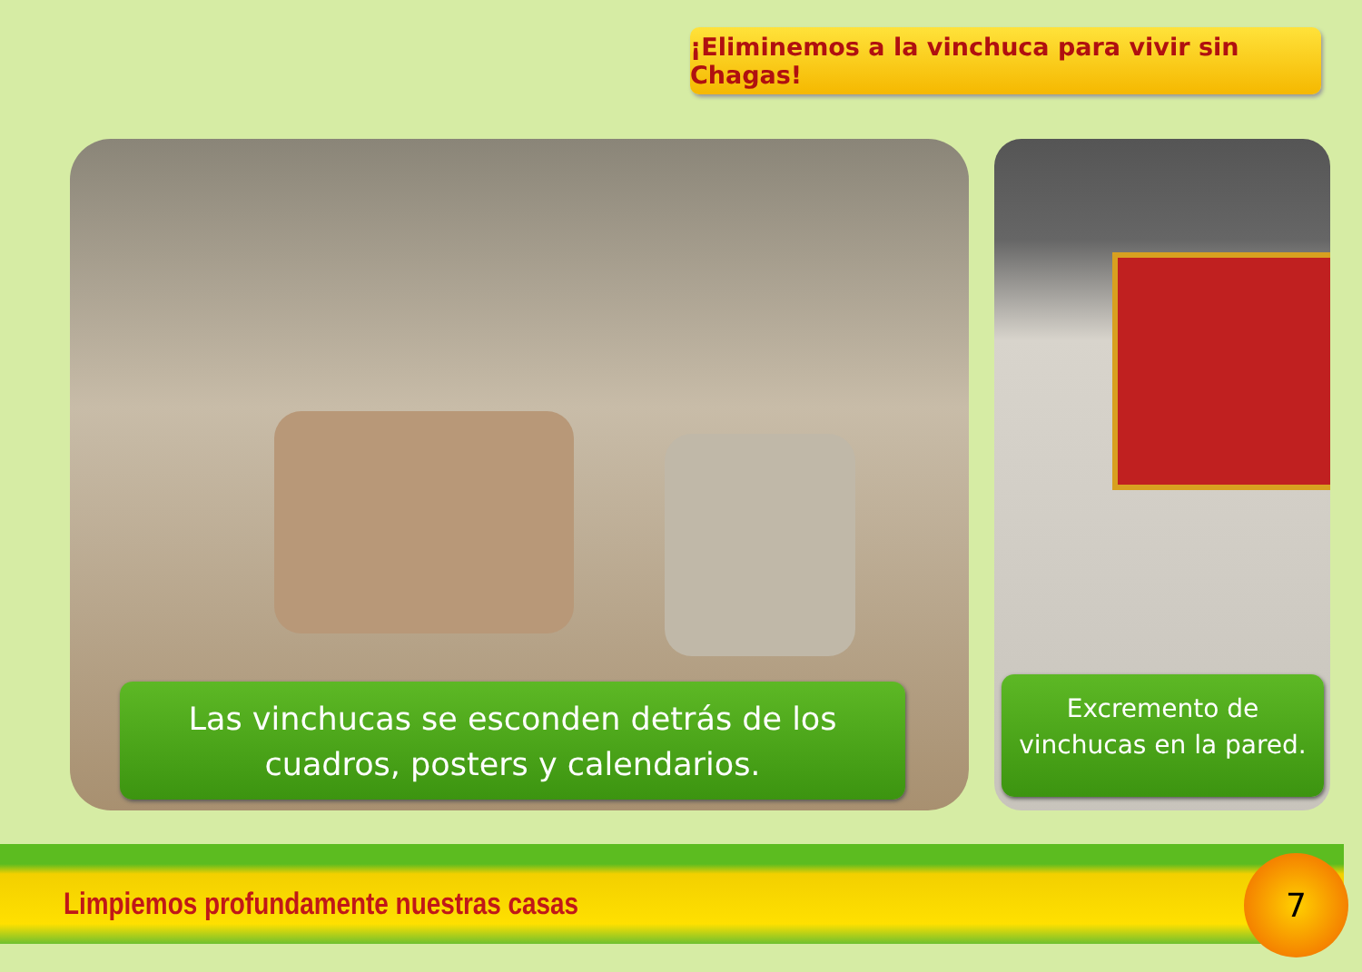¡Eliminemos a la vinchuca para vivir sin Chagas!
Las vinchucas se esconden detrás de los
cuadros, posters y calendarios.
Excremento de
vinchucas en la pared.
Limpiemos profundamente nuestras casas
7